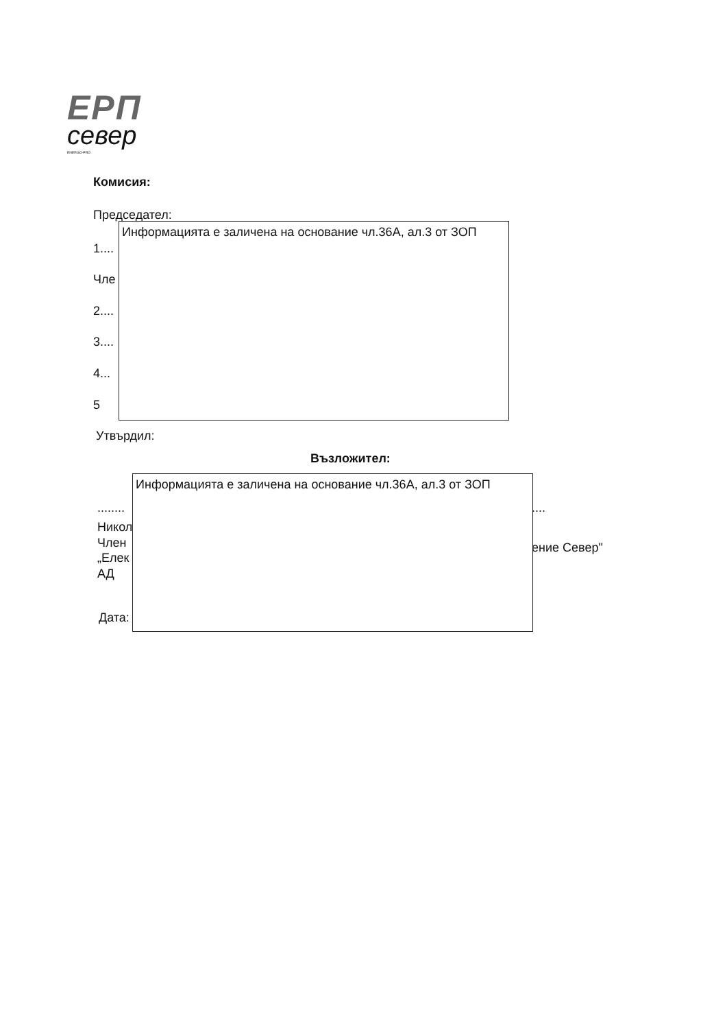ЕРП
север
ENERGO-PRO
Комисия:
Председател:
1....
Чле
2....
3....
4...
5
Информацията е заличена на основание чл.36А, ал.3 от ЗОП
Утвърдил:
Възложител:
........ ....
Никол
Член
„Елек
АД
ение Север"
Дата:
Информацията е заличена на основание чл.36А, ал.3 от ЗОП